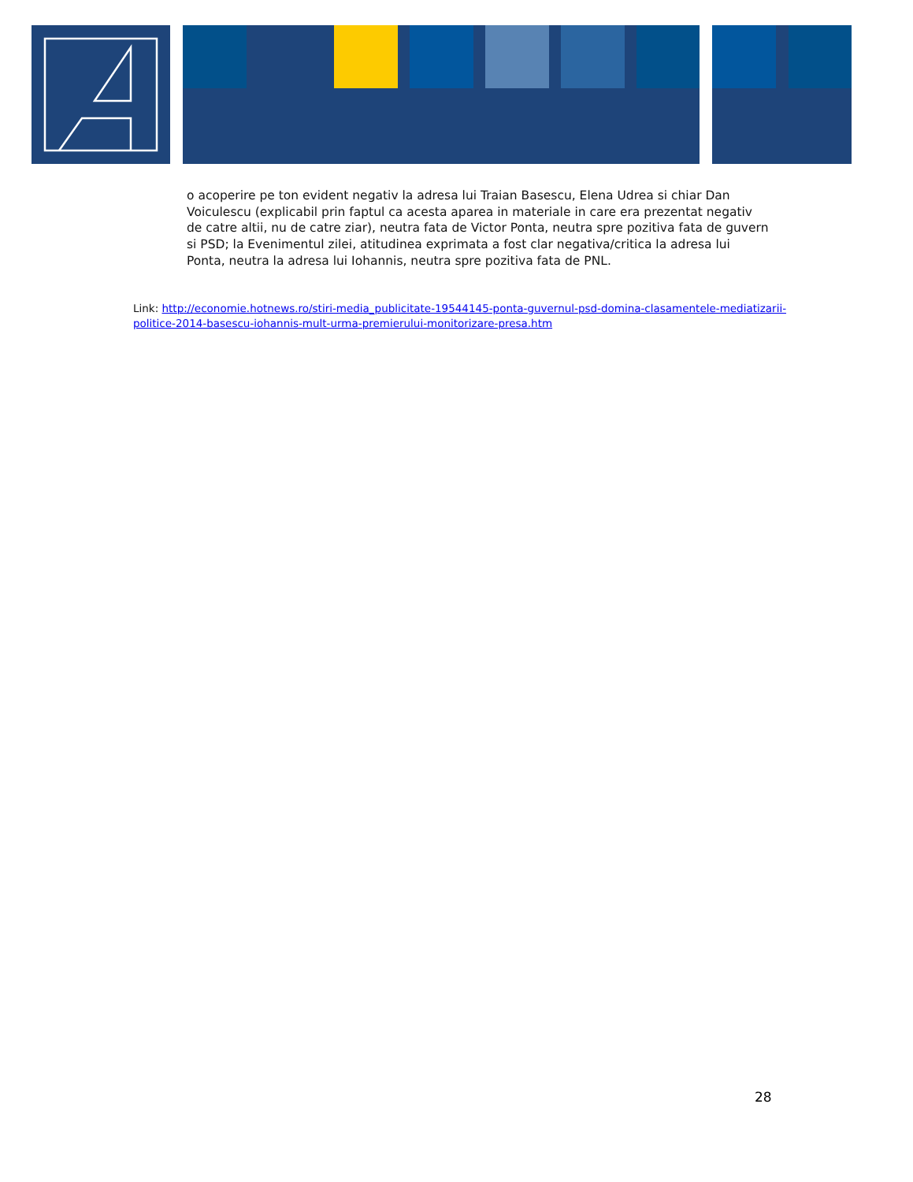o acoperire pe ton evident negativ la adresa lui Traian Basescu, Elena Udrea si chiar Dan Voiculescu (explicabil prin faptul ca acesta aparea in materiale in care era prezentat negativ de catre altii, nu de catre ziar), neutra fata de Victor Ponta, neutra spre pozitiva fata de guvern si PSD; la Evenimentul zilei, atitudinea exprimata a fost clar negativa/critica la adresa lui Ponta, neutra la adresa lui Iohannis, neutra spre pozitiva fata de PNL.
Link: http://economie.hotnews.ro/stiri-media_publicitate-19544145-ponta-guvernul-psd-domina-clasamentele-mediatizarii-politice-2014-basescu-iohannis-mult-urma-premierului-monitorizare-presa.htm
28